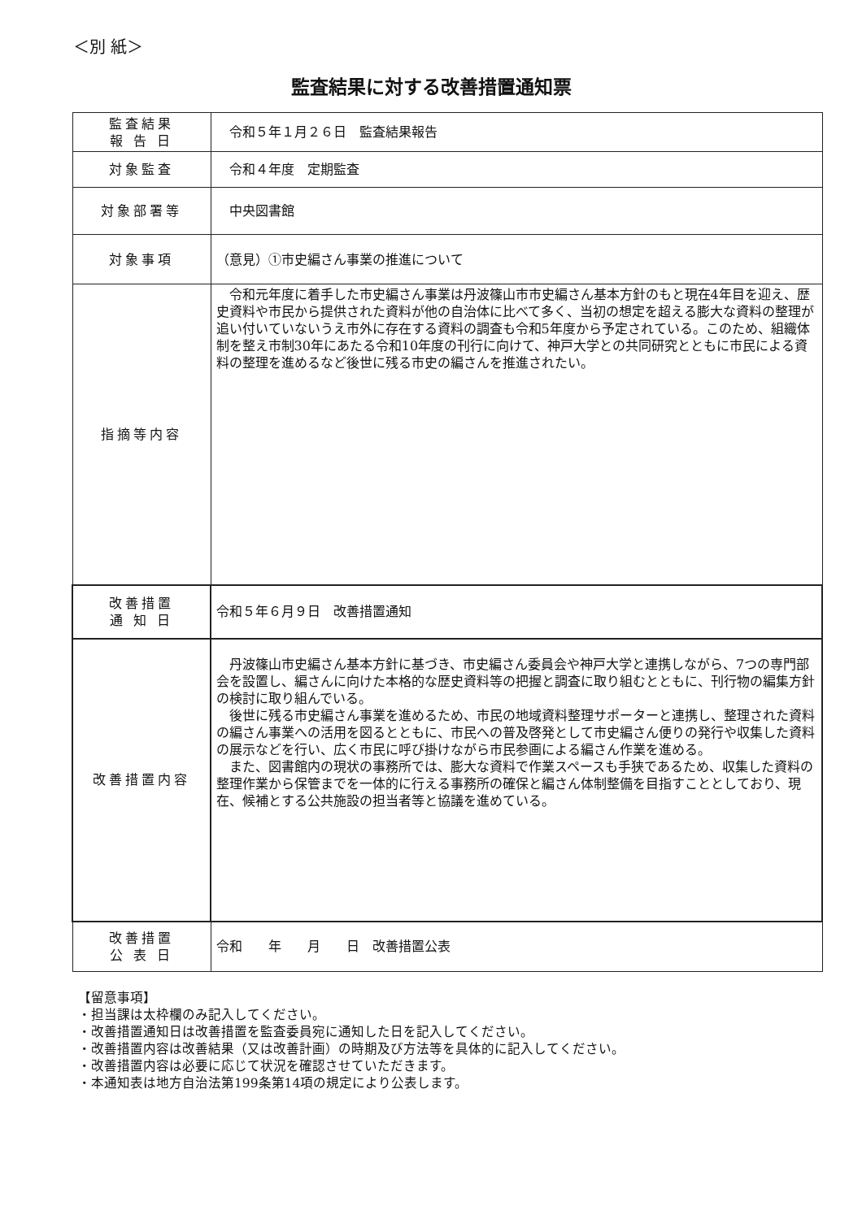＜別 紙＞
監査結果に対する改善措置通知票
| 監査結果 報 告 日 | 令和５年１月２６日 監査結果報告 |
| 対象監査 | 令和４年度 定期監査 |
| 対象部署等 | 中央図書館 |
| 対象事項 | （意見）①市史編さん事業の推進について |
| 指摘等内容 | 令和元年度に着手した市史編さん事業は丹波篠山市市史編さん基本方針のもと現在4年目を迎え、歴史資料や市民から提供された資料が他の自治体に比べて多く、当初の想定を超える膨大な資料の整理が追い付いていないうえ市外に存在する資料の調査も令和5年度から予定されている。このため、組織体制を整え市制30年にあたる令和10年度の刊行に向けて、神戸大学との共同研究とともに市民による資料の整理を進めるなど後世に残る市史の編さんを推進されたい。 |
| 改善措置 通 知 日 | 令和５年６月９日 改善措置通知 |
| 改善措置内容 | 丹波篠山市史編さん基本方針に基づき、市史編さん委員会や神戸大学と連携しながら、7つの専門部会を設置し、編さんに向けた本格的な歴史資料等の把握と調査に取り組むとともに、刊行物の編集方針の検討に取り組んでいる。 後世に残る市史編さん事業を進めるため、市民の地域資料整理サポーターと連携し、整理された資料の編さん事業への活用を図るとともに、市民への普及啓発として市史編さん便りの発行や収集した資料の展示などを行い、広く市民に呼び掛けながら市民参画による編さん作業を進める。 また、図書館内の現状の事務所では、膨大な資料で作業スペースも手狭であるため、収集した資料の整理作業から保管までを一体的に行える事務所の確保と編さん体制整備を目指すこととしており、現在、候補とする公共施設の担当者等と協議を進めている。 |
| 改善措置 公 表 日 | 令和 年 月 日 改善措置公表 |
【留意事項】
・担当課は太枠欄のみ記入してください。
・改善措置通知日は改善措置を監査委員宛に通知した日を記入してください。
・改善措置内容は改善結果（又は改善計画）の時期及び方法等を具体的に記入してください。
・改善措置内容は必要に応じて状況を確認させていただきます。
・本通知表は地方自治法第199条第14項の規定により公表します。